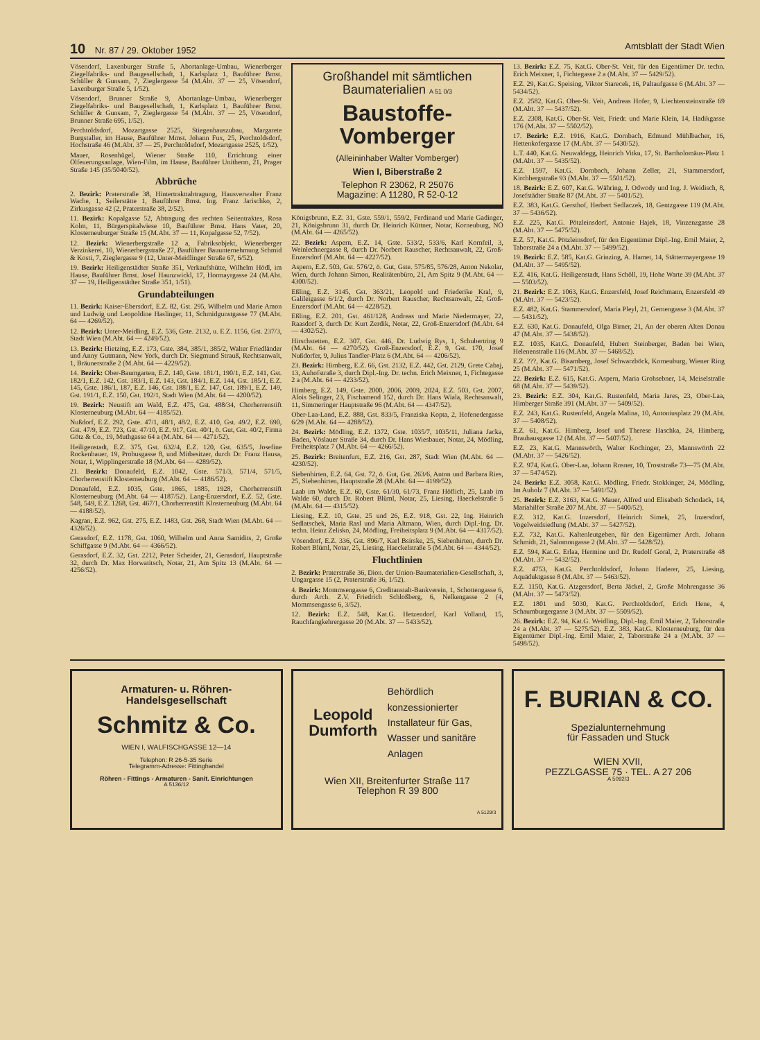10 Nr. 87 / 29. Oktober 1952 Amtsblatt der Stadt Wien
Vösendorf, Laxenburger Straße 5, Abortanlage-Umbau, Wienerberger Ziegelfabriks- und Baugesellschaft, 1, Karlsplatz 1, Bauführer Bmst. Schüller & Gunsam, 7, Zieglergasse 54 (M.Abt. 37 — 25, Vösendorf, Laxenburger Straße 5, 1/52).
Vösendorf, Brunner Straße 9, Abortanlage-Umbau, Wienerberger Ziegelfabriks- und Baugesellschaft, 1, Karlsplatz 1, Bauführer Bmst. Schüller & Gunsam, 7, Zieglergasse 54 (M.Abt. 37 — 25, Vösendorf, Brunner Straße 695, 1/52).
Perchtoldsdorf, Mozartgasse 2525, Stiegenhauszubau, Margarete Burgstaller, im Hause, Bauführer Mmst. Johann Fux, 25, Perchtoldsdorf, Hochstraße 46 (M.Abt. 37 — 25, Perchtoldsdorf, Mozartgasse 2525, 1/52).
Mauer, Rosenhügel, Wiener Straße 110, Errichtung einer Ölfeuerungsanlage, Wien-Film, im Hause, Bauführer Unitherm, 21, Prager Straße 145 (35/5040/52).
Abbrüche
2. Bezirk: Praterstraße 38, Hintertrakttabtragung, Hausverwalter Franz Wache, 1, Seilerstätte 1, Bauführer Bmst. Ing. Franz Jarischko, 2, Zirkusgasse 42 (2, Praterstraße 38, 2/52).
11. Bezirk: Kopalgasse 52, Abtragung des rechten Seitentraktes, Rosa Kolm, 11, Bürgerspitalwiese 10, Bauführer Bmst. Hans Vater, 20, Klosterneuburger Straße 15 (M.Abt. 37 — 11, Kopalgasse 52, 7/52).
12. Bezirk: Wienerbergstraße 12 a, Fabriksobjekt, Wienerberger Verzinkerei, 10, Wienerbergstraße 27, Bauführer Bauunternehmung Schmid & Kosti, 7, Zieglergasse 9 (12, Unter-Meidlinger Straße 67, 6/52).
19. Bezirk: Heiligenstädter Straße 351, Verkaufshütte, Wilhelm Hödl, im Hause, Bauführer Bmst. Josef Haunzwickl, 17, Hormayrgasse 24 (M.Abt. 37 — 19, Heiligenstädter Straße 351, 1/51).
Grundabteilungen
11. Bezirk: Kaiser-Ebersdorf, E.Z. 82, Gst. 295, Wilhelm und Marie Amon und Ludwig und Leopoldine Haslinger, 11, Schmidgunstgasse 77 (M.Abt. 64 — 4269/52).
12. Bezirk: Unter-Meidling, E.Z. 536, Gste. 2132, u. E.Z. 1156, Gst. 237/3, Stadt Wien (M.Abt. 64 — 4249/52).
13. Bezirk: Hietzing, E.Z. 173, Gste. 384, 385/1, 385/2, Walter Friedländer und Anny Gutmann, New York, durch Dr. Siegmund Strauß, Rechtsanwalt, 1, Bräunerstraße 2 (M.Abt. 64 — 4229/52).
14. Bezirk: Ober-Baumgarten, E.Z. 140, Gste. 181/1, 190/1, E.Z. 141, Gst. 182/1, E.Z. 142, Gst. 183/1, E.Z. 143, Gst. 184/1, E.Z. 144, Gst. 185/1, E.Z. 145, Gste. 186/1, 187, E.Z. 146, Gst. 188/1, E.Z. 147, Gst. 189/1, E.Z. 149, Gst. 191/1, E.Z. 150, Gst. 192/1, Stadt Wien (M.Abt. 64 — 4200/52).
19. Bezirk: Neustift am Wald, E.Z. 475, Gst. 488/34, Chorherrenstift Klosterneuburg (M.Abt. 64 — 4185/52).
Nußdorf, E.Z. 292, Gste. 47/1, 48/1, 48/2, E.Z. 410, Gst. 49/2, E.Z. 690, Gst. 47/9, E.Z. 723, Gst. 47/10, E.Z. 917, Gst. 40/1, ö. Gut, Gst. 40/2, Firma Götz & Co., 19, Muthgasse 64 a (M.Abt. 64 — 4271/52).
Heiligenstadt, E.Z. 375, Gst. 632/4, E.Z. 120, Gst. 635/5, Josefine Rockenbauer, 19, Probusgasse 8, und Mitbesitzer, durch Dr. Franz Hausa, Notar, 1, Wipplingerstraße 18 (M.Abt. 64 — 4289/52).
21. Bezirk: Donaufeld, E.Z. 1042, Gste. 571/3, 571/4, 571/5, Chorherrenstift Klosterneuburg (M.Abt. 64 — 4186/52).
Donaufeld, E.Z. 1035, Gste. 1865, 1885, 1928, Chorherrenstift Klosterneuburg (M.Abt. 64 — 4187/52). Lang-Enzersdorf, E.Z. 52, Gste. 548, 549, E.Z. 1268, Gst. 467/1, Chorherrenstift Klosterneuburg (M.Abt. 64 — 4188/52).
Kagran, E.Z. 962, Gst. 275, E.Z. 1483, Gst. 268, Stadt Wien (M.Abt. 64 — 4326/52).
Gerasdorf, E.Z. 1178, Gst. 1060, Wilhelm und Anna Samidits, 2, Große Schiffgasse 9 (M.Abt. 64 — 4366/52).
Gerasdorf, E.Z. 32, Gst. 2212, Peter Scheider, 21, Gerasdorf, Hauptstraße 32, durch Dr. Max Horwatitsch, Notar, 21, Am Spitz 13 (M.Abt. 64 — 4256/52).
Großhandel mit sämtlichen
Baumaterialien A 51 0/3
Baustoffe-Vomberger
(Alleininhaber Walter Vomberger)
Wien I, Biberstraße 2
Telephon R 23062, R 25076
Magazine: A 11280, R 52-0-12
Königsbrunn, E.Z. 31, Gste. 559/1, 559/2, Ferdinand und Marie Gadinger, 21, Königsbrunn 31, durch Dr. Heinrich Küttner, Notar, Korneuburg, NÖ (M.Abt. 64 — 4265/52).
22. Bezirk: Aspern, E.Z. 14, Gste. 533/2, 533/6, Karl Kornfeil, 3, Weinlechnergasse 8, durch Dr. Norbert Rauscher, Rechtsanwalt, 22, Groß-Enzersdorf (M.Abt. 64 — 4227/52).
Aspern, E.Z. 503, Gst. 576/2, ö. Gut, Gste. 575/85, 576/28, Anton Nekolar, Wien, durch Johann Simon, Realitätenbüro, 21, Am Spitz 9 (M.Abt. 64 — 4300/52).
Eßling, E.Z. 3145, Gst. 363/21, Leopold und Friederike Kral, 9, Galileigasse 6/1/2, durch Dr. Norbert Rauscher, Rechtsanwalt, 22, Groß-Enzersdorf (M.Abt. 64 — 4228/52).
Eßling, E.Z. 201, Gst. 461/128, Andreas und Marie Niedermayer, 22, Raasdorf 3, durch Dr. Kurt Zerdik, Notar, 22, Groß-Enzersdorf (M.Abt. 64 — 4302/52).
Hirschstetten, E.Z. 307, Gst. 446, Dr. Ludwig Rys, 1, Schubertring 9 (M.Abt. 64 — 4270/52). Groß-Enzersdorf, E.Z. 9, Gst. 170, Josef Nußdorfer, 9, Julius Tandler-Platz 6 (M.Abt. 64 — 4206/52).
23. Bezirk: Himberg, E.Z. 66, Gst. 2132, E.Z. 442, Gst. 2129, Grete Cabaj, 13, Auhofstraße 3, durch Dipl.-Ing. Dr. techn. Erich Meixner, 1, Fichtegasse 2 a (M.Abt. 64 — 4233/52).
Himberg, E.Z. 149, Gste. 2000, 2006, 2009, 2024, E.Z. 503, Gst. 2007, Alois Selinger, 23, Fischamend 152, durch Dr. Hans Wiala, Rechtsanwalt, 11, Simmeringer Hauptstraße 96 (M.Abt. 64 — 4347/52).
Ober-Laa-Land, E.Z. 888, Gst. 833/5, Franziska Kopta, 2, Hofenedergasse 6/29 (M.Abt. 64 — 4288/52).
24. Bezirk: Mödling, E.Z. 1372, Gste. 1035/7, 1035/11, Juliana Jacka, Baden, Vöslauer Straße 34, durch Dr. Hans Wiesbauer, Notar, 24, Mödling, Freiheitsplatz 7 (M.Abt. 64 — 4266/52).
25. Bezirk: Breitenfurt, E.Z. 216, Gst. 287, Stadt Wien (M.Abt. 64 — 4230/52).
Siebenhirten, E.Z. 64, Gst. 72, ö. Gut, Gst. 263/6, Anton und Barbara Ries, 25, Siebenhirten, Hauptstraße 28 (M.Abt. 64 — 4199/52).
Laab im Walde, E.Z. 60, Gste. 61/30, 61/73, Franz Höflich, 25, Laab im Walde 60, durch Dr. Robert Blüml, Notar, 25, Liesing, Haeckelstraße 5 (M.Abt. 64 — 4315/52).
Liesing, E.Z. 10, Gste. 25 und 26, E.Z. 918, Gst. 22, Ing. Heinrich Sedlatschek, Maria Rasl und Maria Altmann, Wien, durch Dipl.-Ing. Dr. techn. Heinz Zelisko, 24, Mödling, Freiheitsplatz 9 (M.Abt. 64 — 4317/52).
Vösendorf, E.Z. 336, Gst. 896/7, Karl Bsirske, 25, Siebenhirten, durch Dr. Robert Blüml, Notar, 25, Liesing, Haeckelstraße 5 (M.Abt. 64 — 4344/52).
Fluchtlinien
2. Bezirk: Praterstraße 36, Dion. der Union-Baumaterialien-Gesellschaft, 3, Ungargasse 15 (2, Praterstraße 36, 1/52).
4. Bezirk: Mommsengasse 6, Creditanstalt-Bankverein, 1, Schottengasse 6, durch Arch. Z.V. Friedrich Schloßberg, 6, Nelkengasse 2 (4, Mommsengasse 6, 3/52).
12. Bezirk: E.Z. 548, Kat.G. Hetzendorf, Karl Volland, 15, Rauchfangkehrergasse 20 (M.Abt. 37 — 5433/52).
13. Bezirk: E.Z. 75, Kat.G. Ober-St. Veit, für den Eigentümer Dr. techn. Erich Meixner, 1, Fichtegasse 2 a (M.Abt. 37 — 5429/52).
E.Z. 29, Kat.G. Speising, Viktor Starecek, 16, Paltaufgasse 6 (M.Abt. 37 — 5434/52).
E.Z. 2582, Kat.G. Ober-St. Veit, Andreas Hofer, 9, Liechtensteinstraße 69 (M.Abt. 37 — 5437/52).
E.Z. 2308, Kat.G. Ober-St. Veit, Friedr. und Marie Klein, 14, Hadikgasse 176 (M.Abt. 37 — 5502/52).
17. Bezirk: E.Z. 1916, Kat.G. Dornbach, Edmund Mühlbacher, 16, Hettenkofergasse 17 (M.Abt. 37 — 5430/52).
L.T. 440, Kat.G. Neuwaldegg, Heinrich Vitku, 17, St. Bartholomäus-Platz 1 (M.Abt. 37 — 5435/52).
E.Z. 1597, Kat.G. Dornbach, Johann Zeller, 21, Stammersdorf, Kirchbergstraße 93 (M.Abt. 37 — 5501/52).
18. Bezirk: E.Z. 607, Kat.G. Währing, J. Odwody und Ing. J. Weidisch, 8, Josefstädter Straße 87 (M.Abt. 37 — 5401/52).
E.Z. 383, Kat.G. Gersthof, Herbert Sedlaczek, 18, Gentzgasse 119 (M.Abt. 37 — 5436/52).
E.Z. 225, Kat.G. Pötzleinsdorf, Antonie Hajek, 18, Vinzenzgasse 28 (M.Abt. 37 — 5475/52).
E.Z. 57, Kat.G. Pötzleinsdorf, für den Eigentümer Dipl.-Ing. Emil Maier, 2, Taborstraße 24 a (M.Abt. 37 — 5499/52).
19. Bezirk: E.Z. 585, Kat.G. Grinzing, A. Hamet, 14, Stättermayergasse 19 (M.Abt. 37 — 5495/52).
E.Z. 416, Kat.G. Heiligenstadt, Hans Schöll, 19, Hohe Warte 39 (M.Abt. 37 — 5503/52).
21. Bezirk: E.Z. 1063, Kat.G. Enzersfeld, Josef Reichmann, Enzersfeld 49 (M.Abt. 37 — 5423/52).
E.Z. 482, Kat.G. Stammersdorf, Maria Pleyl, 21, Gernengasse 3 (M.Abt. 37 — 5431/52).
E.Z. 630, Kat.G. Donaufeld, Olga Birner, 21, An der oberen Alten Donau 47 (M.Abt. 37 — 5438/52).
E.Z. 1035, Kat.G. Donaufeld, Hubert Steinberger, Baden bei Wien, Helenenstraße 116 (M.Abt. 37 — 5468/52).
E.Z. ???, Kat.G. Bisamberg, Josef Schwarzböck, Korneuburg, Wiener Ring 25 (M.Abt. 37 — 5471/52).
22. Bezirk: E.Z. 615, Kat.G. Aspern, Maria Grohsebner, 14, Meiselstraße 68 (M.Abt. 37 — 5439/52).
23. Bezirk: E.Z. 304, Kat.G. Rustenfeld, Maria Jares, 23, Ober-Laa, Himberger Straße 391 (M.Abt. 37 — 5409/52).
E.Z. 243, Kat.G. Rustenfeld, Angela Malina, 10, Antoniusplatz 29 (M.Abt. 37 — 5408/52).
E.Z. 61, Kat.G. Himberg, Josef und Therese Haschka, 24, Himberg, Brauhausgasse 12 (M.Abt. 37 — 5407/52).
E.Z. 23, Kat.G. Mannswörth, Walter Kochinger, 23, Mannswörth 22 (M.Abt. 37 — 5426/52).
E.Z. 974, Kat.G. Ober-Laa, Johann Rosner, 10, Troststraße 73—75 (M.Abt. 37 — 5474/52).
24. Bezirk: E.Z. 3058, Kat.G. Mödling, Friedr. Stokkinger, 24, Mödling, Im Auholz 7 (M.Abt. 37 — 5491/52).
25. Bezirk: E.Z. 3163, Kat.G. Mauer, Alfred und Elisabeth Schodack, 14, Mariahilfer Straße 207 M.Abt. 37 — 5400/52).
E.Z. 312, Kat.G. Inzersdorf, Heinrich Simek, 25, Inzersdorf, Vogelweidsiedlung (M.Abt. 37 — 5427/52).
E.Z. 732, Kat.G. Kaltenleutgeben, für den Eigentümer Arch. Johann Schmidt, 21, Salomongasse 2 (M.Abt. 37 — 5428/52).
E.Z. 594, Kat.G. Erlaa, Hermine und Dr. Rudolf Goral, 2, Praterstraße 48 (M.Abt. 37 — 5432/52).
E.Z. 4753, Kat.G. Perchtoldsdorf, Johann Haderer, 25, Liesing, Aquäduktgasse 8 (M.Abt. 37 — 5463/52).
E.Z. 1150, Kat.G. Atzgersdorf, Berta Jäckel, 2, Große Mohrengasse 36 (M.Abt. 37 — 5473/52).
E.Z. 1801 und 5030, Kat.G. Perchtoldsdorf, Erich Hene, 4, Schaumburgergasse 3 (M.Abt. 37 — 5509/52).
26. Bezirk: E.Z. 94, Kat.G. Weidling, Dipl.-Ing. Emil Maier, 2, Taborstraße 24 a (M.Abt. 37 — 5275/52). E.Z. 383, Kat.G. Klosterneuburg, für den Eigentümer Dipl.-Ing. Emil Maier, 2, Taborstraße 24 a (M.Abt. 37 — 5498/52).
Armaturen- u. Röhren-Handelsgesellschaft
Schmitz & Co.
WIEN I, WALFISCHGASSE 12—14
Telephon: R 26-5-35 Serie
Telegramm-Adresse: Fittinghandel
Röhren - Fittings - Armaturen - Sanit. Einrichtungen
A 5136/12
Leopold Dumforth
Behördlich konzessionierter Installateur für Gas, Wasser und sanitäre Anlagen
Wien XII, Breitenfurter Straße 117
Telephon R 39 800
A 5129/3
F. BURIAN & CO.
Spezialunternehmung
für Fassaden und Stuck
WIEN XVII,
PEZZLGASSE 75 · TEL. A 27 206
A 5092/3